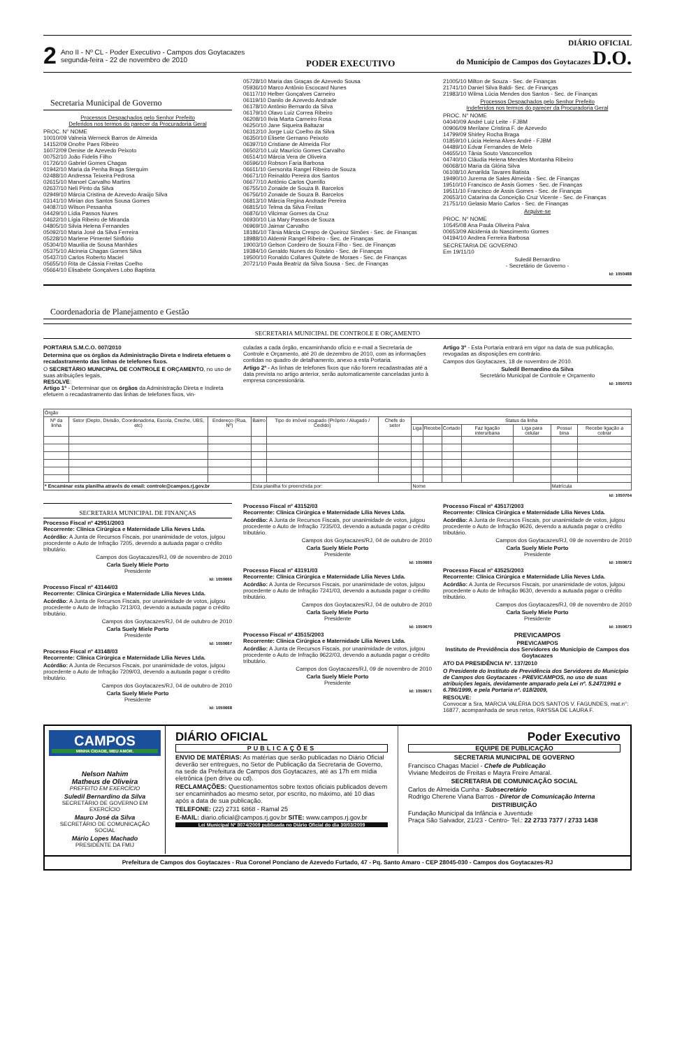2 Ano II - Nº CL - Poder Executivo - Campos dos Goytacazes
segunda-feira - 22 de novembro de 2010
PODER EXECUTIVO
DIÁRIO OFICIAL
do Município de Campos dos Goytacazes D.O.
Secretaria Municipal de Governo
Processos Despachados pelo Senhor Prefeito
Deferidos nos termos do parecer da Procuradoria Geral
PROC. N° NOME
10010/09 Valneia Werneck Barros de Almeida
14152/09 Onofre Paes Ribeiro
16072/09 Denise de Azevedo Peixoto
00752/10 João Fidelis Filho
01726/10 Gabriel Gomes Chagas
01942/10 Maria da Penha Braga Sterquim
02488/10 Andressa Teixeira Pedrosa
02615/10 Manoel Carvalho Martins
02637/10 Neli Pinto da Silva
02949/10 Márcia Cristina de Azevedo Araújo Silva
03141/10 Mirian dos Santos Sousa Gomes
04087/10 Wilson Pessanha
04429/10 Lídia Passos Nunes
04622/10 Lígia Ribeiro de Miranda
04805/10 Silvia Helena Fernandes
05092/10 Maria José da Silva Ferreira
05228/10 Marlene Pimentel Sinflório
05304/10 Maurilia de Sousa Manhães
05375/10 Alcineia Chagas Gomes Silva
05437/10 Carlos Roberto Maciel
05655/10 Rita de Cássia Freitas Coelho
05664/10 Elisabete Gonçalves Lobo Baptista
05728/10 Maria das Graças de Azevedo Sousa
05936/10 Marco Antônio Escocard Nunes
06117/10 Helber Gonçalves Carneiro
06119/10 Danilo de Azevedo Andrade
06178/10 Antônio Bernardo da Silva
06179/10 Olavo Luiz Correa Ribeiro
06208/10 Ilvia Marta Carneiro Rosa
06250/10 Jane Siqueira Baltazar
06312/10 Jorge Luiz Coelho da Silva
06350/10 Elisete Gernano Peixoto
06397/10 Cristiane de Almeida Flor
06502/10 Luiz Maurício Gomes Carvalho
06514/10 Márcia Vera de Oliveira
06596/10 Robson Faria Barbosa
06611/10 Gersonita Rangel Ribeiro de Souza
06671/10 Reinaldo Pereira dos Santos
06677/10 Antônio Carlos Querillo
06755/10 Zonaide de Souza B. Barcelos
06756/10 Zonaide de Souza B. Barcelos
06813/10 Márcia Regina Andrade Pereira
06815/10 Telma da Silva Freitas
06876/10 Vilcimar Gomes da Cruz
06930/10 Lia Mary Passos de Souza
06969/10 Jaimar Carvalho
18186/10 Tânia Márcia Crespo de Queiroz Simões - Sec. de Finanças
18988/10 Aldemir Rangel Ribeiro - Sec. de Finanças
19003/10 Gelson Cordeiro de Souza Filho - Sec. de Finanças
19384/10 Geraldo Nunes do Rosário - Sec. de Finanças
19500/10 Ronaldo Collares Quitete de Moraes - Sec. de Finanças
20721/10 Paula Beatriz da Silva Sousa - Sec. de Finanças
21005/10 Milton de Souza - Sec. de Finanças
21741/10 Daniel Silva Baldi- Sec. de Finanças
21983/10 Wilma Lúcia Mendes dos Santos - Sec. de Finanças
Processos Despachados pelo Senhor Prefeito
Indeferidos nos termos do parecer da Procuradoria Geral
PROC. N° NOME
04040/09 André Luiz Leite - FJBM
00906/09 Merilane Cristina F. de Azevedo
14799/09 Shirley Rocha Braga
01859/10 Lúcia Helena Alves André - FJBM
04489/10 Edvar Fernandes de Melo
04655/10 Tânia Souto Vasconcellos
04740/10 Cláudia Helena Mendes Montanha Ribeiro
06068/10 Maria da Glória Silva
06108/10 Amarilda Tavares Batista
19490/10 Jurema de Sales Almeida - Sec. de Finanças
19510/10 Francisco de Assis Gomes - Sec. de Finanças
19511/10 Francisco de Assis Gomes - Sec. de Finanças
20653/10 Catarina da Conceição Cruz Vicente - Sec. de Finanças
21751/10 Gelasio Mario Carlos - Sec. de Finanças
Arquive-se
PROC. N° NOME
10545/08 Ana Paula Oliveira Paiva
00653/09 Alcidenia do Nascimento Gomes
04194/10 Andrea Ferreira Barbosa
SECRETARIA DE GOVERNO
Em 19/11/10
Suledil Bernardino
- Secretário de Governo -
Id: 1050488
Coordenadoria de Planejamento e Gestão
SECRETARIA MUNICIPAL DE CONTROLE E ORÇAMENTO
PORTARIA S.M.C.O. 007/2010
Determina que os órgãos da Administração Direta e Indireta efetuem o recadastramento das linhas de telefones fixos.
O SECRETÁRIO MUNICIPAL DE CONTROLE E ORÇAMENTO, no uso de suas atribuições legais,
RESOLVE:
Artigo 1º - Determinar que os órgãos da Administração Direta e Indireta efetuem o recadastramento das linhas de telefones fixos, vin-
culadas a cada órgão, encaminhando ofício e e-mail a Secretaria de Controle e Orçamento, até 20 de dezembro de 2010, com as informações contidas no quadro de detalhamento, anexo a esta Portaria.
Artigo 2º - As linhas de telefones fixos que não forem recadastradas até a data prevista no artigo anterior, serão automaticamente canceladas junto à empresa concessionária.
Artigo 3º - Esta Portaria entrará em vigor na data de sua publicação, revogadas as disposições em contrário.
Campos dos Goytacazes, 18 de novembro de 2010.
Suledil Bernardino da Silva
Secretário Municipal de Controle e Orçamento
Id: 1050703
| Órgão | | | | | | | | | | | | |
| --- | --- | --- | --- | --- | --- | --- | --- | --- | --- | --- | --- | --- |
| Nº da linha | Setor (Depto, Divisão, Coordenadoria, Escola, Creche, UBS, etc) | Endereço (Rua, Nº) | Bairro | Tipo do imóvel ocupado (Próprio / Alugado / Cedido) | Chefe do setor | Status da linha | | | | | | |
| | | | | | | Liga | Recebe | Cortado | Faz ligação interurbana | Liga para celular | Possui bina | Recebe ligação a cobrar |
| * Encaminar esta planilha através do email: controle@campos.rj.gov.br | | | Esta planilha foi preenchida por: | | | Nome | | | | | Matrícula | |
Id: 1050704
SECRETARIA MUNICIPAL DE FINANÇAS
Processo Fiscal nº 42951/2003
Recorrente: Clínica Cirúrgica e Maternidade Lília Neves Ltda.
Acórdão: A Junta de Recursos Fiscais, por unanimidade de votos, julgou procedente o Auto de Infração 7205, devendo a autuada pagar o crédito tributário.
Campos dos Goytacazes/RJ, 09 de novembro de 2010
Carla Suely Miele Porto
Presidente
Id: 1050666
Processo Fiscal nº 43144/03
Recorrente: Clínica Cirúrgica e Maternidade Lília Neves Ltda.
Acórdão: A Junta de Recursos Fiscais, por unanimidade de votos, julgou procedente o Auto de Infração 7213/03, devendo a autuada pagar o crédito tributário.
Campos dos Goytacazes/RJ, 04 de outubro de 2010
Carla Suely Miele Porto
Presidente
Id: 1050667
Processo Fiscal nº 43148/03
Recorrente: Clínica Cirúrgica e Maternidade Lília Neves Ltda.
Acórdão: A Junta de Recursos Fiscais, por unanimidade de votos, julgou procedente o Auto de Infração 7209/03, devendo a autuada pagar o crédito tributário.
Campos dos Goytacazes/RJ, 04 de outubro de 2010
Carla Suely Miele Porto
Presidente
Id: 1050668
Processo Fiscal nº 43152/03
Recorrente: Clínica Cirúrgica e Maternidade Lília Neves Ltda.
Acórdão: A Junta de Recursos Fiscais, por unanimidade de votos, julgou procedente o Auto de Infração 7235/03, devendo a autuada pagar o crédito tributário.
Campos dos Goytacazes/RJ, 04 de outubro de 2010
Carla Suely Miele Porto
Presidente
Id: 1050669
Processo Fiscal nº 43191/03
Recorrente: Clínica Cirúrgica e Maternidade Lília Neves Ltda.
Acórdão: A Junta de Recursos Fiscais, por unanimidade de votos, julgou procedente o Auto de Infração 7241/03, devendo a autuada pagar o crédito tributário.
Campos dos Goytacazes/RJ, 04 de outubro de 2010
Carla Suely Miele Porto
Presidente
Id: 1050670
Processo Fiscal nº 43515/2003
Recorrente: Clínica Cirúrgica e Maternidade Lília Neves Ltda.
Acórdão: A Junta de Recursos Fiscais, por unanimidade de votos, julgou procedente o Auto de Infração 9622/03, devendo a autuada pagar o crédito tributário.
Campos dos Goytacazes/RJ, 09 de novembro de 2010
Carla Suely Miele Porto
Presidente
Id: 1050671
Processo Fiscal nº 43517/2003
Recorrente: Clínica Cirúrgica e Maternidade Lília Neves Ltda.
Acórdão: A Junta de Recursos Fiscais, por unanimidade de votos, julgou procedente o Auto de Infração 9626, devendo a autuada pagar o crédito tributário.
Campos dos Goytacazes/RJ, 09 de novembro de 2010
Carla Suely Miele Porto
Presidente
Id: 1050672
Processo Fiscal nº 43525/2003
Recorrente: Clínica Cirúrgica e Maternidade Lília Neves Ltda.
Acórdão: A Junta de Recursos Fiscais, por unanimidade de votos, julgou procedente o Auto de Infração 9630, devendo a autuada pagar o crédito tributário.
Campos dos Goytacazes/RJ, 09 de novembro de 2010
Carla Suely Miele Porto
Presidente
Id: 1050673
PREVICAMPOS
PREVICAMPOS
Instituto de Previdência dos Servidores do Município de Campos dos Goytacazes
ATO DA PRESIDÊNCIA Nº. 137/2010
O Presidente do Instituto de Previdência dos Servidores do Município de Campos dos Goytacazes - PREVICAMPOS, no uso de suas atribuições legais, devidamente amparado pela Lei nº. 5.247/1991 e 6.786/1999, e pela Portaria nº. 018/2009,
RESOLVE:
Convocar a Sra, MARCIA VALÉRIA DOS SANTOS V. FAGUNDES, mat.n°: 16877, acompanhada de seus netos, RAYSSA DE LAURA F.
CAMPOS
MINHA CIDADE, MEU AMOR.
Nelson Nahim
Matheus de Oliveira
PREFEITO EM EXERCÍCIO
Suledil Bernardino da Silva
SECRETÁRIO DE GOVERNO EM EXERCÍCIO
Mauro José da Silva
SECRETÁRIO DE COMUNICAÇÃO SOCIAL
Mário Lopes Machado
PRESIDENTE DA FMIJ
DIÁRIO OFICIAL
PUBLICAÇÕES
ENVIO DE MATÉRIAS: As matérias que serão publicadas no Diário Oficial deverão ser entregues, no Setor de Publicação da Secretaria de Governo, na sede da Prefeitura de Campos dos Goytacazes, até as 17h em mídia eletrônica (pen drive ou cd).
RECLAMAÇÕES: Questionamentos sobre textos oficiais publicados devem ser encaminhados ao mesmo setor, por escrito, no máximo, até 10 dias após a data de sua publicação.
TELEFONE: (22) 2731 6868 - Ramal 25
E-MAIL: diario.oficial@campos.rj.gov.br SITE: www.campos.rj.gov.br
Lei Municipal Nº 8074/2009 publicada no Diário Oficial do dia 30/03/2009
Poder Executivo
EQUIPE DE PUBLICAÇÃO
SECRETARIA MUNICIPAL DE GOVERNO
Francisco Chagas Maciel - Chefe de Publicação
Viviane Medeiros de Freitas e Mayra Freire Amaral.
SECRETARIA DE COMUNICAÇÃO SOCIAL
Carlos de Almeida Cunha - Subsecretário
Rodrigo Cherene Viana Barros - Diretor de Comunicação Interna
DISTRIBUIÇÃO
Fundação Municipal da Infância e Juventude
Praça São Salvador, 21/23 - Centro- Tel.: 22 2733 7377 / 2733 1438
Prefeitura de Campos dos Goytacazes - Rua Coronel Ponciano de Azevedo Furtado, 47 - Pq. Santo Amaro - CEP 28045-030 - Campos dos Goytacazes-RJ